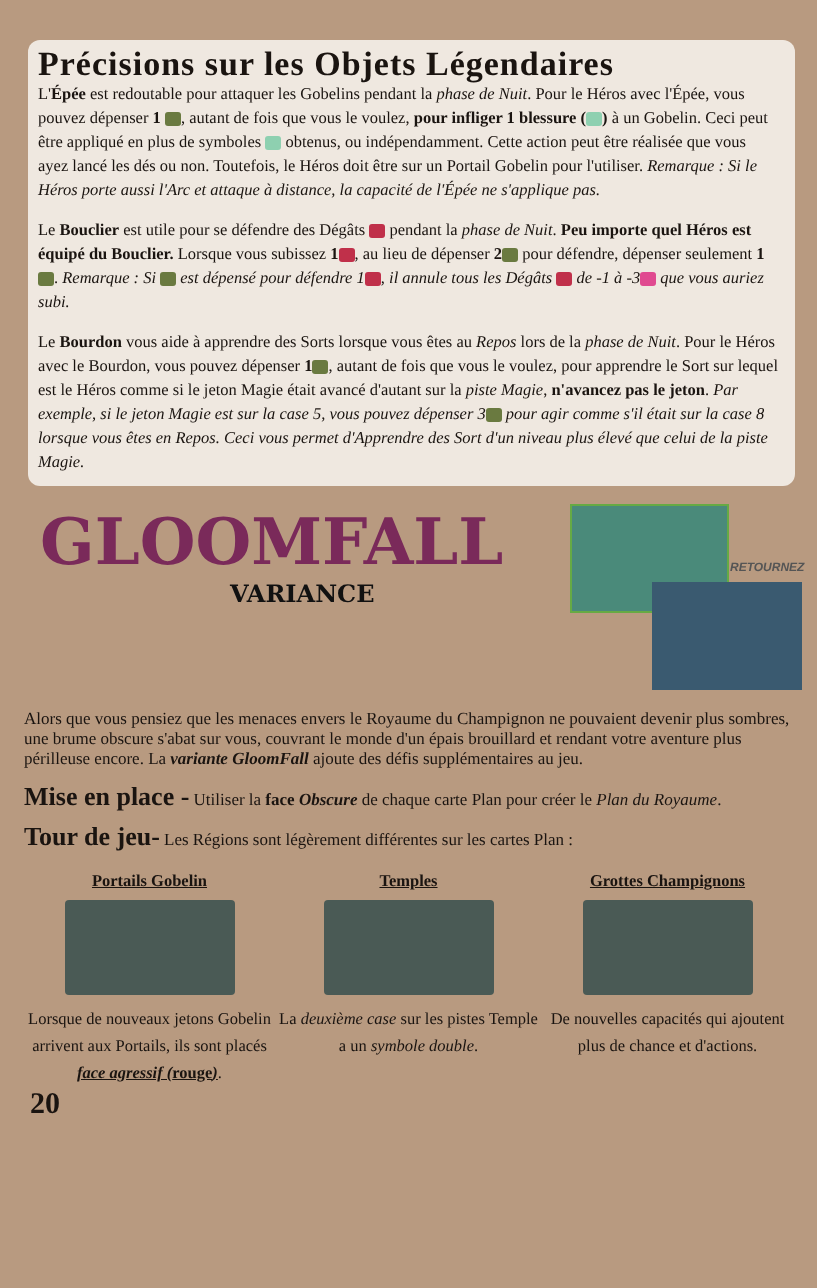Précisions sur les Objets Légendaires
L'Épée est redoutable pour attaquer les Gobelins pendant la phase de Nuit. Pour le Héros avec l'Épée, vous pouvez dépenser 1 , autant de fois que vous le voulez, pour infliger 1 blessure ( ) à un Gobelin. Ceci peut être appliqué en plus de symboles obtenus, ou indépendamment. Cette action peut être réalisée que vous ayez lancé les dés ou non. Toutefois, le Héros doit être sur un Portail Gobelin pour l'utiliser. Remarque : Si le Héros porte aussi l'Arc et attaque à distance, la capacité de l'Épée ne s'applique pas.
Le Bouclier est utile pour se défendre des Dégâts pendant la phase de Nuit. Peu importe quel Héros est équipé du Bouclier. Lorsque vous subissez 1 , au lieu de dépenser 2 pour défendre, dépenser seulement 1 . Remarque : Si est dépensé pour défendre 1 , il annule tous les Dégâts de -1 à -3 que vous auriez subi.
Le Bourdon vous aide à apprendre des Sorts lorsque vous êtes au Repos lors de la phase de Nuit. Pour le Héros avec le Bourdon, vous pouvez dépenser 1 , autant de fois que vous le voulez, pour apprendre le Sort sur lequel est le Héros comme si le jeton Magie était avancé d'autant sur la piste Magie, n'avancez pas le jeton. Par exemple, si le jeton Magie est sur la case 5, vous pouvez dépenser 3 pour agir comme s'il était sur la case 8 lorsque vous êtes en Repos. Ceci vous permet d'Apprendre des Sort d'un niveau plus élevé que celui de la piste Magie.
GLOOMFALL
VARIANCE
RETOURNEZ
Alors que vous pensiez que les menaces envers le Royaume du Champignon ne pouvaient devenir plus sombres, une brume obscure s'abat sur vous, couvrant le monde d'un épais brouillard et rendant votre aventure plus périlleuse encore. La variante GloomFall ajoute des défis supplémentaires au jeu.
Mise en place -
Utiliser la face Obscure de chaque carte Plan pour créer le Plan du Royaume.
Tour de jeu-
Les Régions sont légèrement différentes sur les cartes Plan :
Portails Gobelin
Lorsque de nouveaux jetons Gobelin arrivent aux Portails, ils sont placés face agressif (rouge).
Temples
La deuxième case sur les pistes Temple a un symbole double.
Grottes Champignons
De nouvelles capacités qui ajoutent plus de chance et d'actions.
20